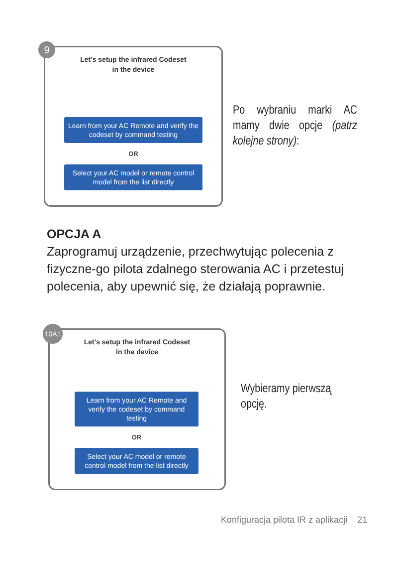9
Let’s setup the infrared Codeset
in the device
Learn from your AC Remote and verify the codeset by command testing
OR
Select your AC model or remote control model from the list directly
Po wybraniu marki AC mamy dwie opcje (patrz kolejne strony):
OPCJA A
Zaprogramuj urządzenie, przechwytując polecenia z fizyczne-go pilota zdalnego sterowania AC i przetestuj polecenia, aby upewnić się, że działają poprawnie.
10A1
Let’s setup the infrared Codeset
in the device
Learn from your AC Remote and verify the codeset by command testing
OR
Select your AC model or remote control model from the list directly
Wybieramy pierwszą opcję.
Konfiguracja pilota IR z aplikacji 21